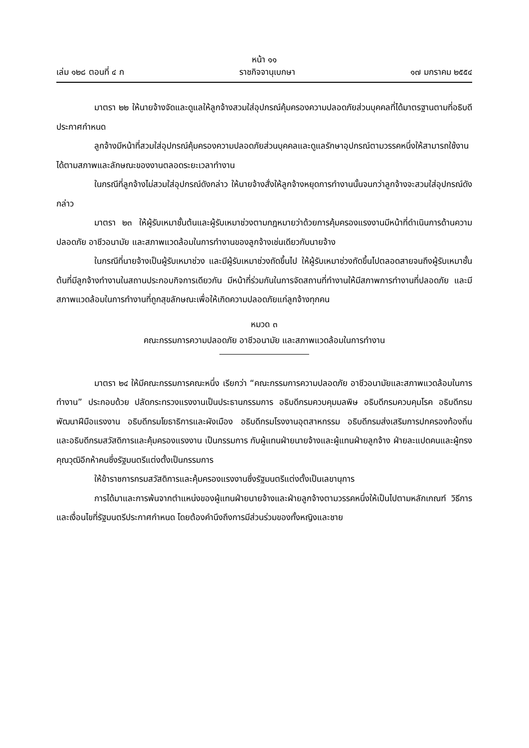หน้า ๑๑
เล่ม ๑๒๘ ตอนที่ ๔ ก ราชกิจจานุเบกษา ๑๗ มกราคม ๒๕๕๔
มาตรา ๒๒ ให้นายจ้างจัดและดูแลให้ลูกจ้างสวมใส่อุปกรณ์คุ้มครองความปลอดภัยส่วนบุคคลที่ได้มาตรฐานตามที่อธิบดีประกาศกำหนด
ลูกจ้างมีหน้าที่สวมใส่อุปกรณ์คุ้มครองความปลอดภัยส่วนบุคคลและดูแลรักษาอุปกรณ์ตามวรรคหนึ่งให้สามารถใช้งานได้ตามสภาพและลักษณะของงานตลอดระยะเวลาทำงาน
ในกรณีที่ลูกจ้างไม่สวมใส่อุปกรณ์ดังกล่าว ให้นายจ้างสั่งให้ลูกจ้างหยุดการทำงานนั้นจนกว่าลูกจ้างจะสวมใส่อุปกรณ์ดังกล่าว
มาตรา ๒๓ ให้ผู้รับเหมาชั้นต้นและผู้รับเหมาช่วงตามกฎหมายว่าด้วยการคุ้มครองแรงงานมีหน้าที่ดำเนินการด้านความปลอดภัย อาชีวอนามัย และสภาพแวดล้อมในการทำงานของลูกจ้างเช่นเดียวกับนายจ้าง
ในกรณีที่นายจ้างเป็นผู้รับเหมาช่วง และมีผู้รับเหมาช่วงถัดขึ้นไป ให้ผู้รับเหมาช่วงถัดขึ้นไปตลอดสายจนถึงผู้รับเหมาชั้นต้นที่มีลูกจ้างทำงานในสถานประกอบกิจการเดียวกัน มีหน้าที่ร่วมกันในการจัดสถานที่ทำงานให้มีสภาพการทำงานที่ปลอดภัย และมีสภาพแวดล้อมในการทำงานที่ถูกสุขลักษณะเพื่อให้เกิดความปลอดภัยแก่ลูกจ้างทุกคน
หมวด ๓
คณะกรรมการความปลอดภัย อาชีวอนามัย และสภาพแวดล้อมในการทำงาน
มาตรา ๒๔ ให้มีคณะกรรมการคณะหนึ่ง เรียกว่า “คณะกรรมการความปลอดภัย อาชีวอนามัยและสภาพแวดล้อมในการทำงาน” ประกอบด้วย ปลัดกระทรวงแรงงานเป็นประธานกรรมการ อธิบดีกรมควบคุมมลพิษ อธิบดีกรมควบคุมโรค อธิบดีกรมพัฒนาฝีมือแรงงาน อธิบดีกรมโยธาธิการและผังเมือง อธิบดีกรมโรงงานอุตสาหกรรม อธิบดีกรมส่งเสริมการปกครองท้องถิ่น และอธิบดีกรมสวัสดิการและคุ้มครองแรงงาน เป็นกรรมการ กับผู้แทนฝ่ายนายจ้างและผู้แทนฝ่ายลูกจ้าง ฝ่ายละแปดคนและผู้ทรงคุณวุฒิอีกห้าคนซึ่งรัฐมนตรีแต่งตั้งเป็นกรรมการ
ให้ข้าราชการกรมสวัสดิการและคุ้มครองแรงงานซึ่งรัฐมนตรีแต่งตั้งเป็นเลขานุการ
การได้มาและการพ้นจากตำแหน่งของผู้แทนฝ่ายนายจ้างและฝ่ายลูกจ้างตามวรรคหนึ่งให้เป็นไปตามหลักเกณฑ์ วิธีการ และเงื่อนไขที่รัฐมนตรีประกาศกำหนด โดยต้องคำนึงถึงการมีส่วนร่วมของทั้งหญิงและชาย